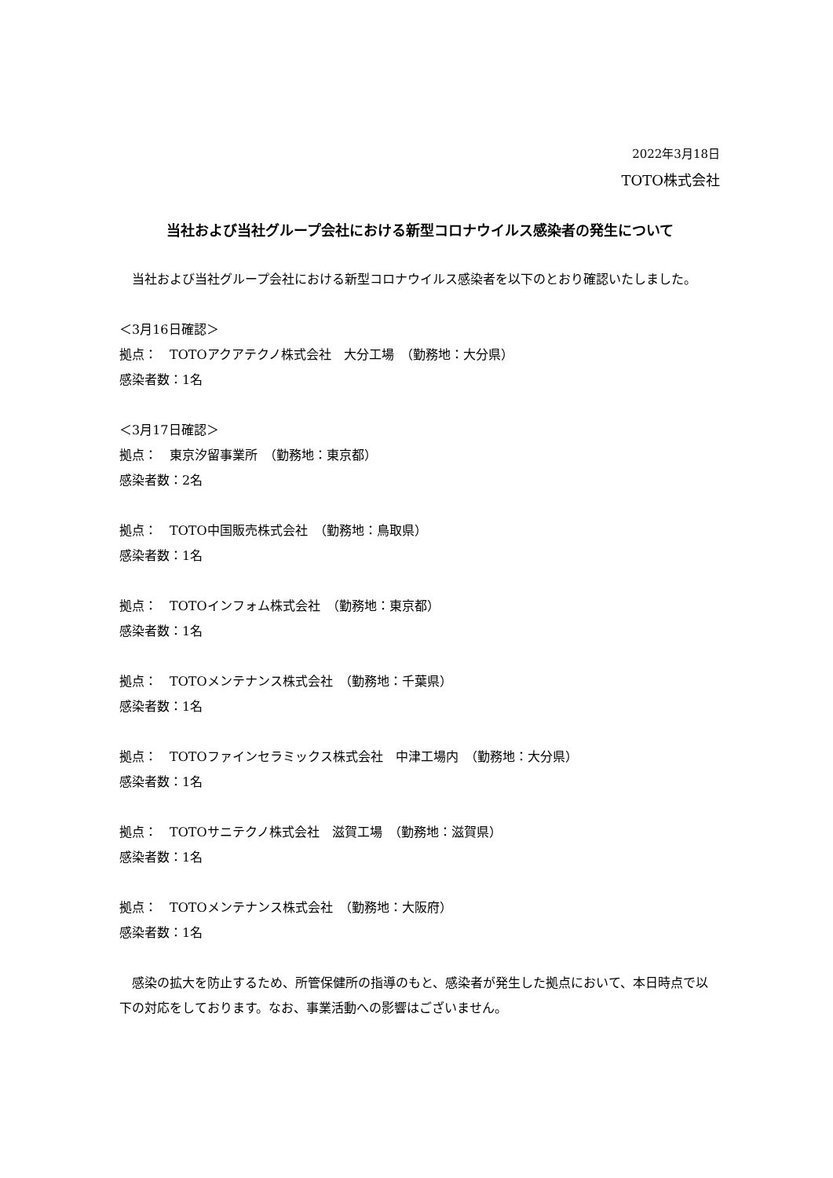2022年3月18日
TOTO株式会社
当社および当社グループ会社における新型コロナウイルス感染者の発生について
　当社および当社グループ会社における新型コロナウイルス感染者を以下のとおり確認いたしました。
＜3月16日確認＞
拠点：　TOTOアクアテクノ株式会社　大分工場　（勤務地：大分県）
感染者数：1名
＜3月17日確認＞
拠点：　東京汐留事業所　（勤務地：東京都）
感染者数：2名
拠点：　TOTO中国販売株式会社　（勤務地：鳥取県）
感染者数：1名
拠点：　TOTOインフォム株式会社　（勤務地：東京都）
感染者数：1名
拠点：　TOTOメンテナンス株式会社　（勤務地：千葉県）
感染者数：1名
拠点：　TOTOファインセラミックス株式会社　中津工場内　（勤務地：大分県）
感染者数：1名
拠点：　TOTOサニテクノ株式会社　滋賀工場　（勤務地：滋賀県）
感染者数：1名
拠点：　TOTOメンテナンス株式会社　（勤務地：大阪府）
感染者数：1名
　感染の拡大を防止するため、所管保健所の指導のもと、感染者が発生した拠点において、本日時点で以下の対応をしております。なお、事業活動への影響はございません。